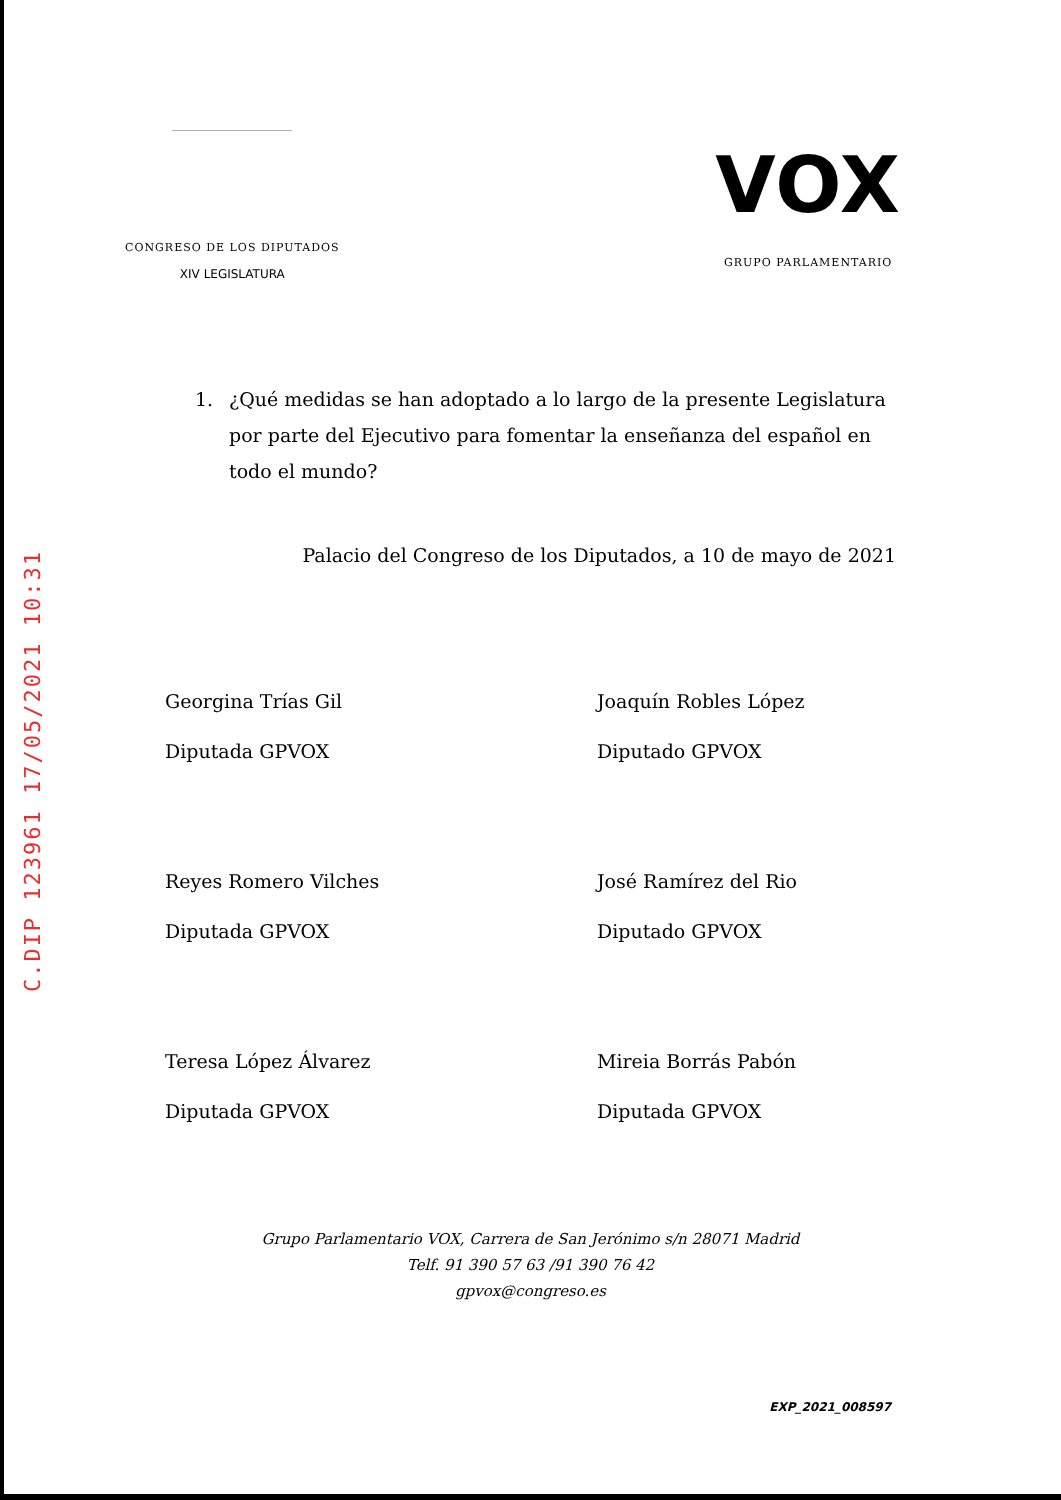CONGRESO DE LOS DIPUTADOS
XIV LEGISLATURA
VOX
GRUPO PARLAMENTARIO
1. ¿Qué medidas se han adoptado a lo largo de la presente Legislatura por parte del Ejecutivo para fomentar la enseñanza del español en todo el mundo?
Palacio del Congreso de los Diputados, a 10 de mayo de 2021
Georgina Trías Gil
Diputada GPVOX
Joaquín Robles López
Diputado GPVOX
Reyes Romero Vilches
Diputada GPVOX
José Ramírez del Rio
Diputado GPVOX
Teresa López Álvarez
Diputada GPVOX
Mireia Borrás Pabón
Diputada GPVOX
C.DIP 123961 17/05/2021 10:31
Grupo Parlamentario VOX, Carrera de San Jerónimo s/n 28071 Madrid
Telf. 91 390 57 63 /91 390 76 42
gpvox@congreso.es
EXP_2021_008597